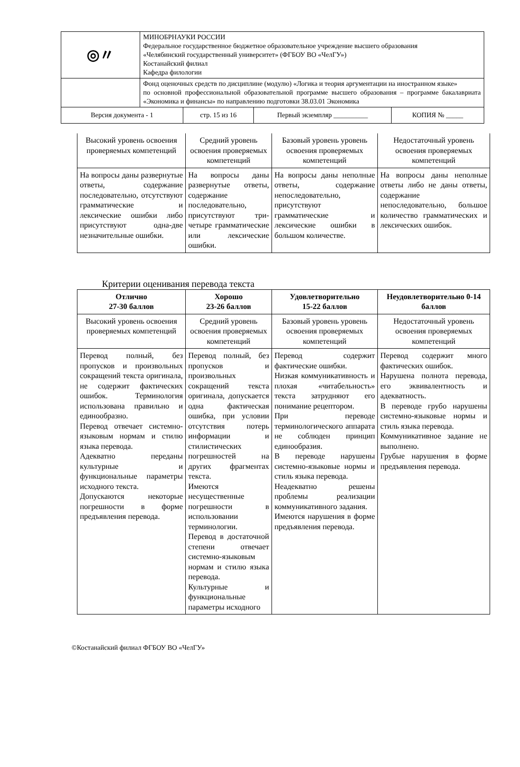| ◎〃 | МИНОБРНАУКИ РОССИИ Федеральное государственное бюджетное образовательное учреждение высшего образования «Челябинский государственный университет» (ФГБОУ ВО «ЧелГУ») Костанайский филиал Кафедра филологии |
| | Фонд оценочных средств по дисциплине (модулю) «Логика и теория аргументации на иностранном языке» по основной профессиональной образовательной программе высшего образования – программе бакалавриата «Экономика и финансы» по направлению подготовки 38.03.01 Экономика |
| Версия документа - 1 | стр. 15 из 16 | Первый экземпляр __________ | КОПИЯ № _____ |
| Высокий уровень освоения проверяемых компетенций | Средний уровень освоения проверяемых компетенций | Базовый уровень уровень освоения проверяемых компетенций | Недостаточный уровень освоения проверяемых компетенций |
| На вопросы даны развернутые ответы, содержание последовательно, отсутствуют грамматические и лексические ошибки либо присутствуют одна-две незначительные ошибки. | На вопросы даны развернутые ответы, содержание последовательно, присутствуют три-четыре грамматические или лексические ошибки. | На вопросы даны неполные ответы, содержание непоследовательно, присутствуют грамматические и лексические ошибки в большом количестве. | На вопросы даны неполные ответы либо не даны ответы, содержание непоследовательно, большое количество грамматических и лексических ошибок. |
Критерии оценивания перевода текста
| Отлично 27-30 баллов | Хорошо 23-26 баллов | Удовлетворительно 15-22 баллов | Неудовлетворительно 0-14 баллов |
| --- | --- | --- | --- |
| Высокий уровень освоения проверяемых компетенций | Средний уровень освоения проверяемых компетенций | Базовый уровень уровень освоения проверяемых компетенций | Недостаточный уровень освоения проверяемых компетенций |
| Перевод полный, без пропусков и произвольных сокращений текста оригинала, не содержит фактических ошибок. Терминология использована правильно и единообразно. Перевод отвечает системно-языковым нормам и стилю языка перевода. Адекватно переданы культурные и функциональные параметры исходного текста. Допускаются некоторые погрешности в форме предъявления перевода. | Перевод полный, без пропусков и произвольных сокращений текста оригинала, допускается одна фактическая ошибка, при условии отсутствия потерь информации и стилистических погрешностей на других фрагментах текста. Имеются несущественные погрешности в использовании терминологии. Перевод в достаточной степени отвечает системно-языковым нормам и стилю языка перевода. Культурные и функциональные параметры исходного | Перевод содержит фактические ошибки. Низкая коммуникативность и плохая «читабельность» текста затрудняют его понимание рецептором. При переводе терминологического аппарата не соблюден принцип единообразия. В переводе нарушены системно-языковые нормы и стиль языка перевода. Неадекватно решены проблемы реализации коммуникативного задания. Имеются нарушения в форме предъявления перевода. | Перевод содержит много фактических ошибок. Нарушена полнота перевода, его эквивалентность и адекватность. В переводе грубо нарушены системно-языковые нормы и стиль языка перевода. Коммуникативное задание не выполнено. Грубые нарушения в форме предъявления перевода. |
©Костанайский филиал ФГБОУ ВО «ЧелГУ»